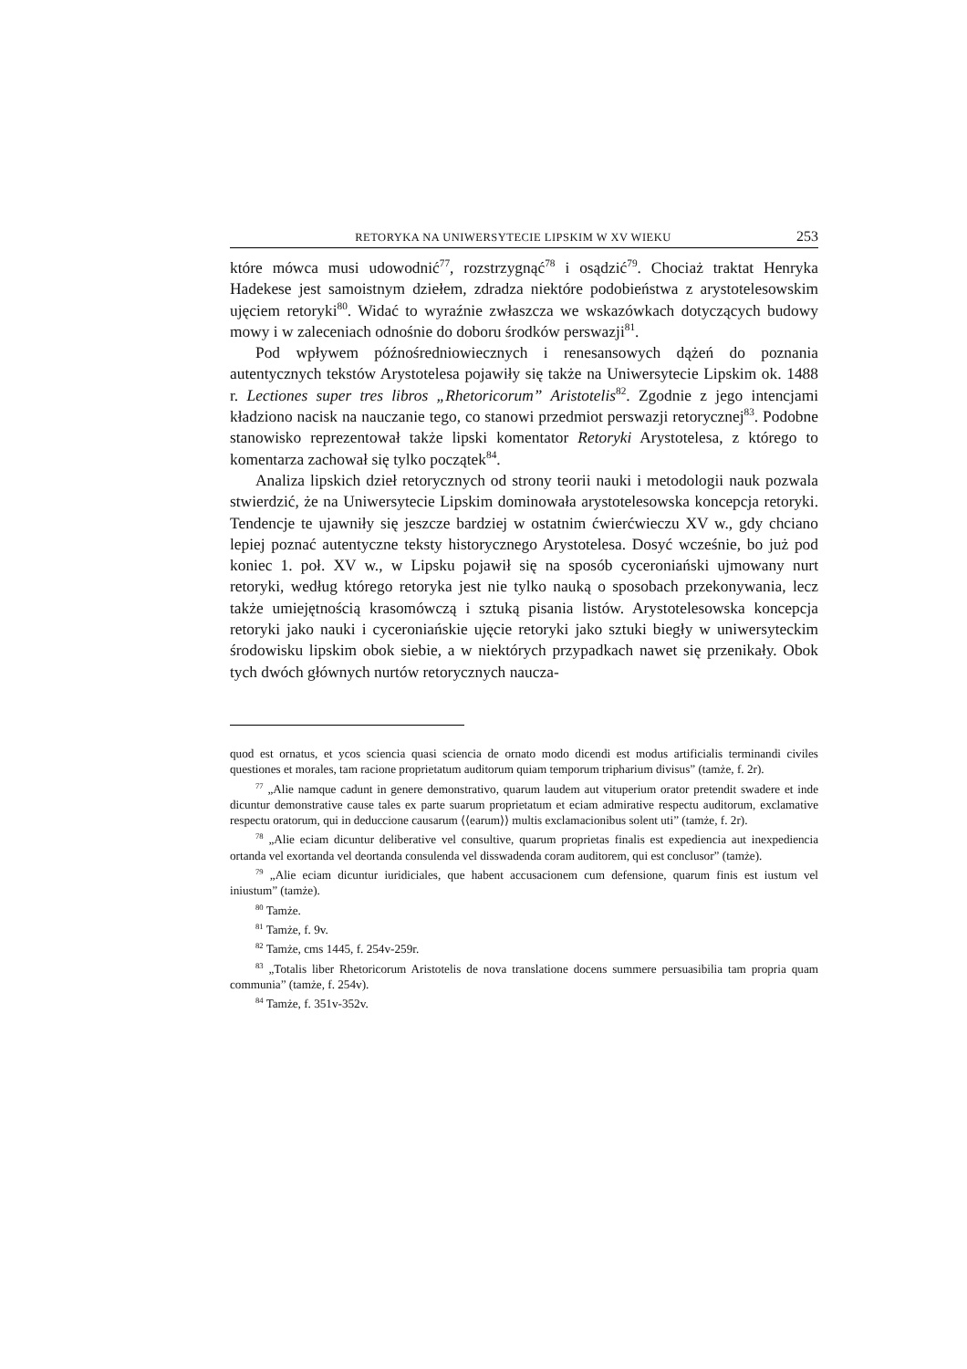RETORYKA NA UNIWERSYTECIE LIPSKIM W XV WIEKU 253
które mówca musi udowodnić<sup>77</sup>, rozstrzygnąć<sup>78</sup> i osądzić<sup>79</sup>. Chociaż traktat Henryka Hadekese jest samoistnym dziełem, zdradza niektóre podobieństwa z arystotelesowskim ujęciem retoryki<sup>80</sup>. Widać to wyraźnie zwłaszcza we wskazówkach dotyczących budowy mowy i w zaleceniach odnośnie do doboru środków perswazji<sup>81</sup>.
Pod wpływem późnośredniowiecznych i renesansowych dążeń do poznania autentycznych tekstów Arystotelesa pojawiły się także na Uniwersytecie Lipskim ok. 1488 r. Lectiones super tres libros „Rhetoricorum” Aristotelis<sup>82</sup>. Zgodnie z jego intencjami kładziono nacisk na nauczanie tego, co stanowi przedmiot perswazji retorycznej<sup>83</sup>. Podobne stanowisko reprezentował także lipski komentator Retoryki Arystotelesa, z którego to komentarza zachował się tylko początek<sup>84</sup>.
Analiza lipskich dzieł retorycznych od strony teorii nauki i metodologii nauk pozwala stwierdzić, że na Uniwersytecie Lipskim dominowała arystotelesowska koncepcja retoryki. Tendencje te ujawniły się jeszcze bardziej w ostatnim ćwierćwieczu XV w., gdy chciano lepiej poznać autentyczne teksty historycznego Arystotelesa. Dosyć wcześnie, bo już pod koniec 1. poł. XV w., w Lipsku pojawił się na sposób cyceroniański ujmowany nurt retoryki, według którego retoryka jest nie tylko nauką o sposobach przekonywania, lecz także umiejętnością krasomówczą i sztuką pisania listów. Arystotelesowska koncepcja retoryki jako nauki i cyceroniańskie ujęcie retoryki jako sztuki biegły w uniwersyteckim środowisku lipskim obok siebie, a w niektórych przypadkach nawet się przenikały. Obok tych dwóch głównych nurtów retorycznych naucza-
quod est ornatus, et ycos sciencia quasi sciencia de ornato modo dicendi est modus artificialis terminandi civiles questiones et morales, tam racione proprietatum auditorum quiam temporum tripharium divisus” (tamże, f. 2r).
<sup>77</sup> „Alie namque cadunt in genere demonstrativo, quarum laudem aut vituperium orator pretendit swadere et inde dicuntur demonstrative cause tales ex parte suarum proprietatum et eciam admirative respectu auditorum, exclamative respectu oratorum, qui in deduccione causarum ⟨⟨earum⟩⟩ multis exclamacionibus solent uti” (tamże, f. 2r).
<sup>78</sup> „Alie eciam dicuntur deliberative vel consultive, quarum proprietas finalis est expediencia aut inexpediencia ortanda vel exortanda vel deortanda consulenda vel disswadenda coram auditorem, qui est conclusor” (tamże).
<sup>79</sup> „Alie eciam dicuntur iuridiciales, que habent accusacionem cum defensione, quarum finis est iustum vel iniustum” (tamże).
<sup>80</sup> Tamże.
<sup>81</sup> Tamże, f. 9v.
<sup>82</sup> Tamże, cms 1445, f. 254v-259r.
<sup>83</sup> „Totalis liber Rhetoricorum Aristotelis de nova translatione docens summere persuasibilia tam propria quam communia” (tamże, f. 254v).
<sup>84</sup> Tamże, f. 351v-352v.